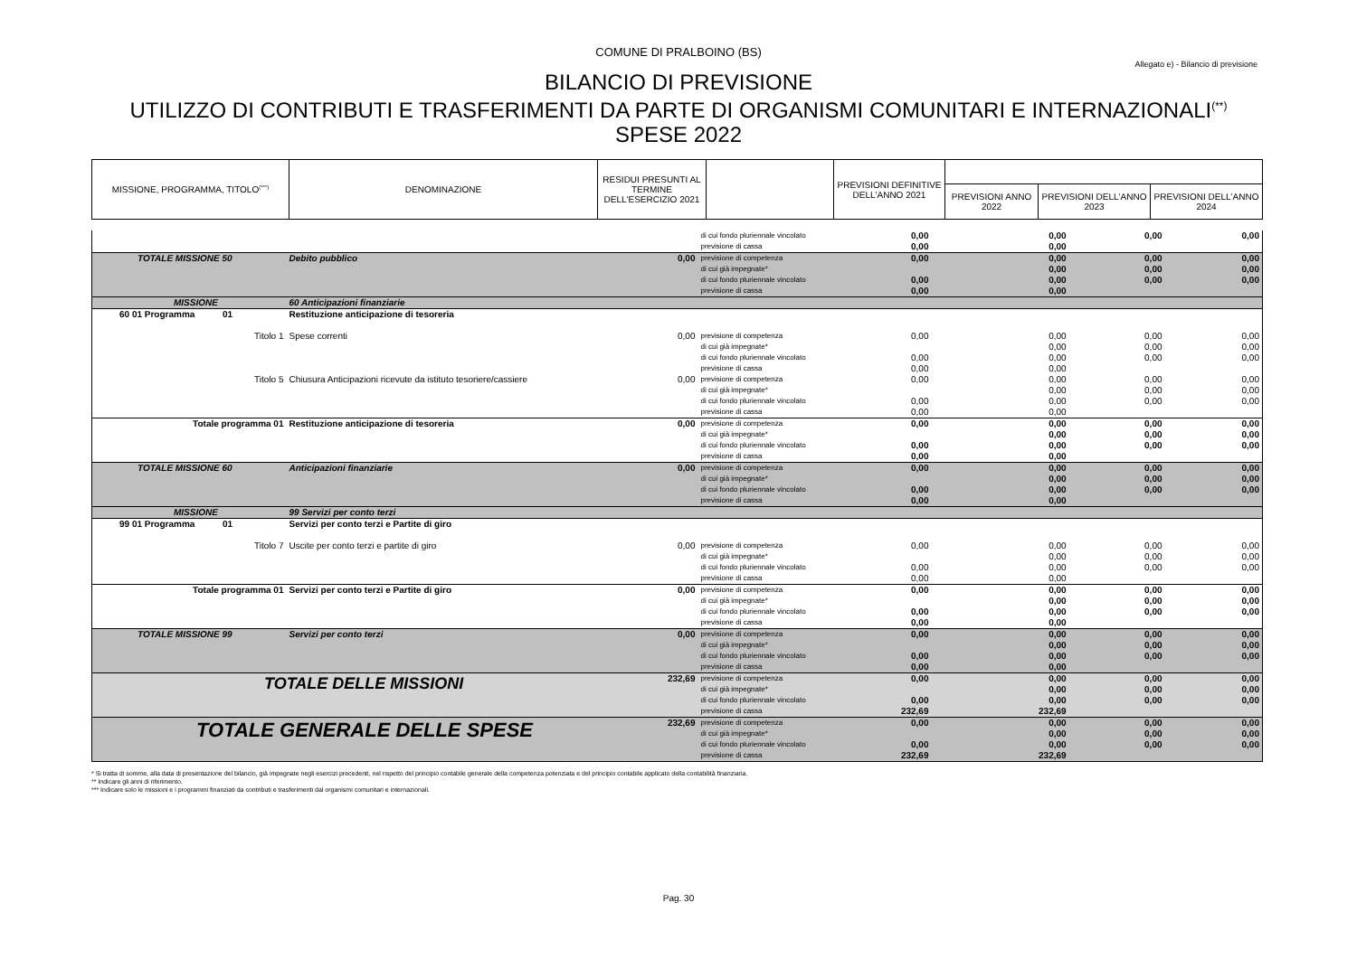COMUNE DI PRALBOINO (BS)
Allegato e) - Bilancio di previsione
BILANCIO DI PREVISIONE
UTILIZZO DI CONTRIBUTI E TRASFERIMENTI DA PARTE DI ORGANISMI COMUNITARI E INTERNAZIONALI<sup>(**)</sup>
SPESE 2022
| MISSIONE, PROGRAMMA, TITOLO<sup>(***)</sup> | DENOMINAZIONE | RESIDUI PRESUNTI AL TERMINE DELL'ESERCIZIO 2021 | | PREVISIONI DEFINITIVE DELL'ANNO 2021 | | | |
| | | | | | PREVISIONI ANNO 2022 | PREVISIONI DELL'ANNO 2023 | PREVISIONI DELL'ANNO 2024 |
| | | | di cui fondo pluriennale vincolato previsione di cassa | 0,00 0,00 | 0,00 0,00 | 0,00 | 0,00 |
| TOTALE MISSIONE 50 | Debito pubblico | 0,00 | previsione di competenza di cui già impegnate* di cui fondo pluriennale vincolato previsione di cassa | 0,00 0,00 0,00 | 0,00 0,00 0,00 0,00 | 0,00 0,00 0,00 | 0,00 0,00 0,00 |
| MISSIONE | 60 Anticipazioni finanziarie | | | | | | |
| 60 01 Programma 01 | Restituzione anticipazione di tesoreria | | | | | | |
| Titolo 1 | Spese correnti | 0,00 | previsione di competenza di cui già impegnate* di cui fondo pluriennale vincolato previsione di cassa | 0,00 0,00 0,00 | 0,00 0,00 0,00 0,00 | 0,00 0,00 0,00 | 0,00 0,00 0,00 |
| Titolo 5 | Chiusura Anticipazioni ricevute da istituto tesoriere/cassiere | 0,00 | previsione di competenza di cui già impegnate* di cui fondo pluriennale vincolato previsione di cassa | 0,00 0,00 0,00 | 0,00 0,00 0,00 0,00 | 0,00 0,00 0,00 | 0,00 0,00 0,00 |
| Totale programma 01 | Restituzione anticipazione di tesoreria | 0,00 | previsione di competenza di cui già impegnate* di cui fondo pluriennale vincolato previsione di cassa | 0,00 0,00 0,00 | 0,00 0,00 0,00 0,00 | 0,00 0,00 0,00 | 0,00 0,00 0,00 |
| TOTALE MISSIONE 60 | Anticipazioni finanziarie | 0,00 | previsione di competenza di cui già impegnate* di cui fondo pluriennale vincolato previsione di cassa | 0,00 0,00 0,00 | 0,00 0,00 0,00 0,00 | 0,00 0,00 0,00 | 0,00 0,00 0,00 |
| MISSIONE | 99 Servizi per conto terzi | | | | | | |
| 99 01 Programma 01 | Servizi per conto terzi e Partite di giro | | | | | | |
| Titolo 7 | Uscite per conto terzi e partite di giro | 0,00 | previsione di competenza di cui già impegnate* di cui fondo pluriennale vincolato previsione di cassa | 0,00 0,00 0,00 | 0,00 0,00 0,00 0,00 | 0,00 0,00 0,00 | 0,00 0,00 0,00 |
| Totale programma 01 | Servizi per conto terzi e Partite di giro | 0,00 | previsione di competenza di cui già impegnate* di cui fondo pluriennale vincolato previsione di cassa | 0,00 0,00 0,00 | 0,00 0,00 0,00 0,00 | 0,00 0,00 0,00 | 0,00 0,00 0,00 |
| TOTALE MISSIONE 99 | Servizi per conto terzi | 0,00 | previsione di competenza di cui già impegnate* di cui fondo pluriennale vincolato previsione di cassa | 0,00 0,00 0,00 | 0,00 0,00 0,00 0,00 | 0,00 0,00 0,00 | 0,00 0,00 0,00 |
| TOTALE DELLE MISSIONI | | 232,69 | previsione di competenza di cui già impegnate* di cui fondo pluriennale vincolato previsione di cassa | 0,00 0,00 232,69 | 0,00 0,00 0,00 232,69 | 0,00 0,00 0,00 | 0,00 0,00 0,00 |
| TOTALE GENERALE DELLE SPESE | | 232,69 | previsione di competenza di cui già impegnate* di cui fondo pluriennale vincolato previsione di cassa | 0,00 0,00 232,69 | 0,00 0,00 0,00 232,69 | 0,00 0,00 0,00 | 0,00 0,00 0,00 |
* Si tratta di somme, alla data di presentazione del bilancio, già impegnate negli esercizi precedenti, nel rispetto del principio contabile generale della competenza potenziata e del principio contabile applicato della contabilità finanziaria.
** Indicare gli anni di riferimento.
*** Indicare solo le missioni e i programmi finanziati da contributi e trasferimenti dal organismi comunitari e internazionali.
Pag. 30